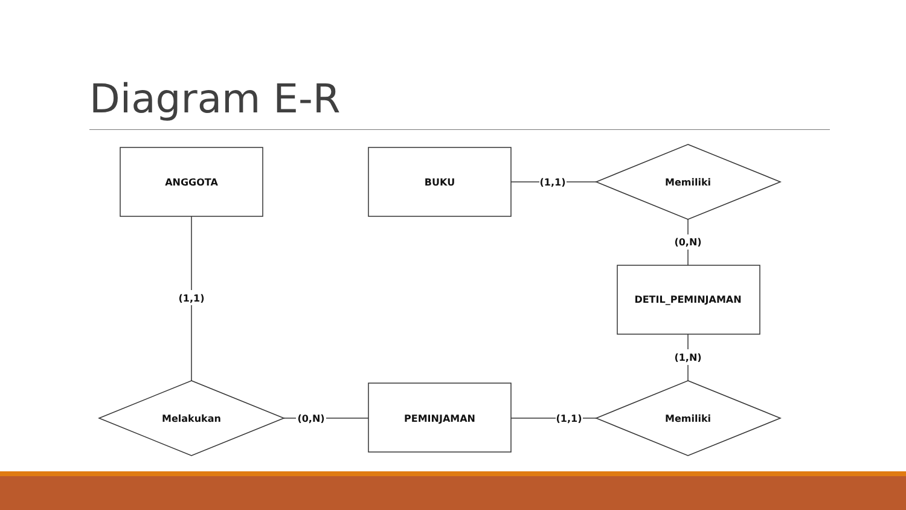Diagram E-R
ANGGOTA
BUKU
Memiliki
(1,1)
(0,N)
DETIL_PEMINJAMAN
(1,N)
(1,1)
Melakukan
(0,N)
PEMINJAMAN
(1,1)
Memiliki